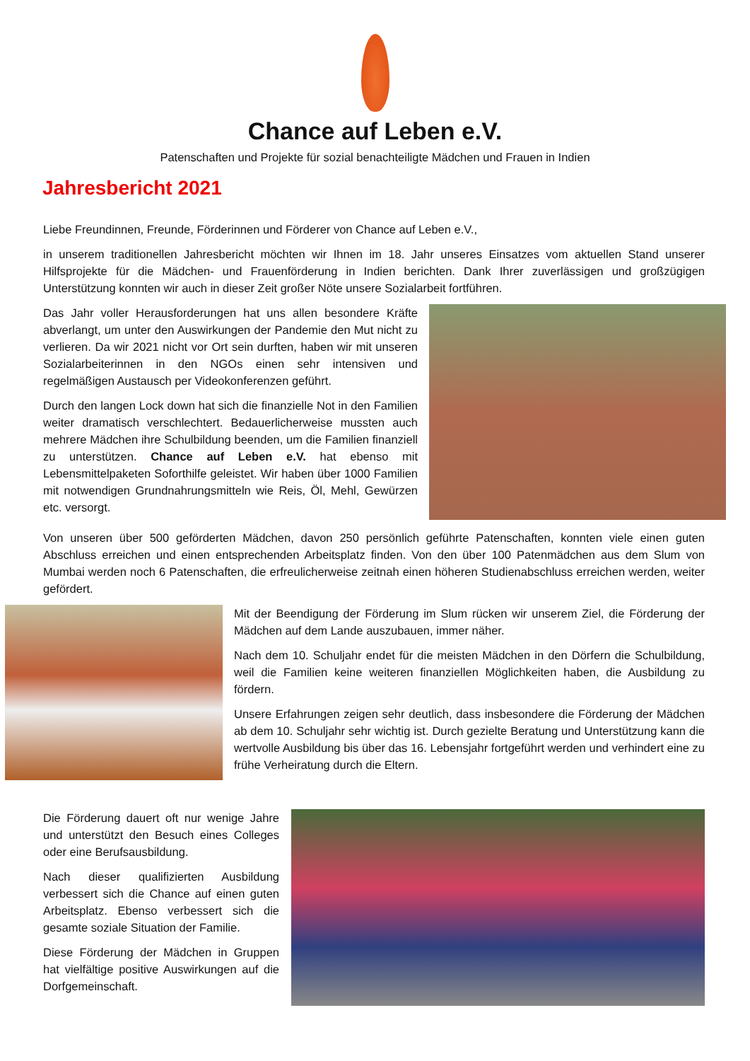Chance auf Leben e.V.
Patenschaften und Projekte für sozial benachteiligte Mädchen und Frauen in Indien
Jahresbericht 2021
Liebe Freundinnen, Freunde, Förderinnen und Förderer von Chance auf Leben e.V.,
in unserem traditionellen Jahresbericht möchten wir Ihnen im 18. Jahr unseres Einsatzes vom aktuellen Stand unserer Hilfsprojekte für die Mädchen- und Frauenförderung in Indien berichten. Dank Ihrer zuverlässigen und großzügigen Unterstützung konnten wir auch in dieser Zeit großer Nöte unsere Sozialarbeit fortführen.
Das Jahr voller Herausforderungen hat uns allen besondere Kräfte abverlangt, um unter den Auswirkungen der Pandemie den Mut nicht zu verlieren. Da wir 2021 nicht vor Ort sein durften, haben wir mit unseren Sozialarbeiterinnen in den NGOs einen sehr intensiven und regelmäßigen Austausch per Videokonferenzen geführt.
Durch den langen Lock down hat sich die finanzielle Not in den Familien weiter dramatisch verschlechtert. Bedauerlicherweise mussten auch mehrere Mädchen ihre Schulbildung beenden, um die Familien finanziell zu unterstützen. Chance auf Leben e.V. hat ebenso mit Lebensmittelpaketen Soforthilfe geleistet. Wir haben über 1000 Familien mit notwendigen Grundnahrungsmitteln wie Reis, Öl, Mehl, Gewürzen etc. versorgt.
Von unseren über 500 geförderten Mädchen, davon 250 persönlich geführte Patenschaften, konnten viele einen guten Abschluss erreichen und einen entsprechenden Arbeitsplatz finden. Von den über 100 Patenmädchen aus dem Slum von Mumbai werden noch 6 Patenschaften, die erfreulicherweise zeitnah einen höheren Studienabschluss erreichen werden, weiter gefördert.
Mit der Beendigung der Förderung im Slum rücken wir unserem Ziel, die Förderung der Mädchen auf dem Lande auszubauen, immer näher.
Nach dem 10. Schuljahr endet für die meisten Mädchen in den Dörfern die Schulbildung, weil die Familien keine weiteren finanziellen Möglichkeiten haben, die Ausbildung zu fördern.
Unsere Erfahrungen zeigen sehr deutlich, dass insbesondere die Förderung der Mädchen ab dem 10. Schuljahr sehr wichtig ist. Durch gezielte Beratung und Unterstützung kann die wertvolle Ausbildung bis über das 16. Lebensjahr fortgeführt werden und verhindert eine zu frühe Verheiratung durch die Eltern.
Die Förderung dauert oft nur wenige Jahre und unterstützt den Besuch eines Colleges oder eine Berufsausbildung.
Nach dieser qualifizierten Ausbildung verbessert sich die Chance auf einen guten Arbeitsplatz. Ebenso verbessert sich die gesamte soziale Situation der Familie.
Diese Förderung der Mädchen in Gruppen hat vielfältige positive Auswirkungen auf die Dorfgemeinschaft.